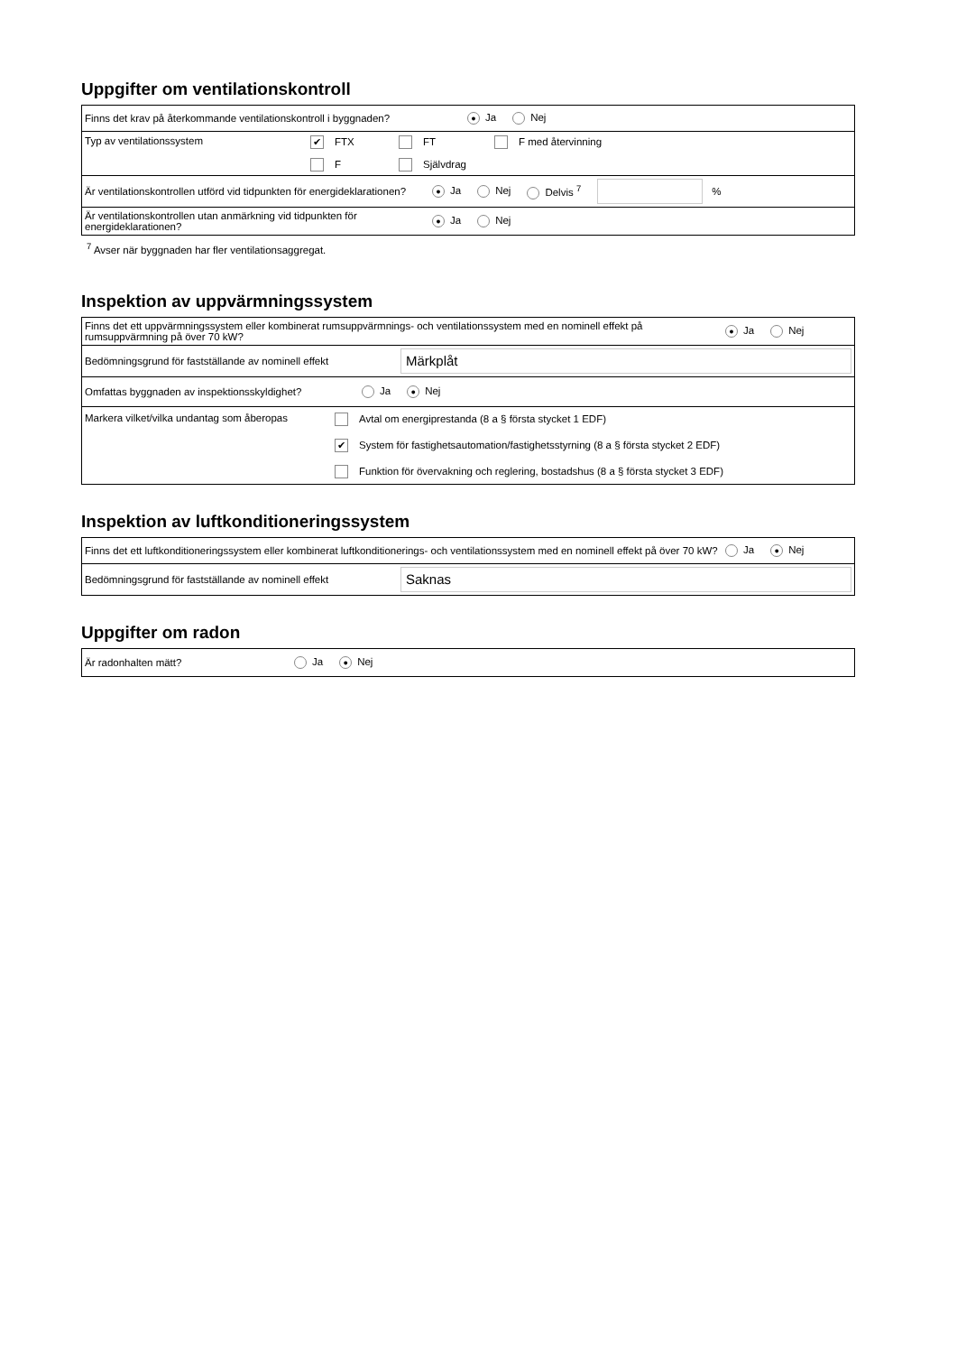Uppgifter om ventilationskontroll
Finns det krav på återkommande ventilationskontroll i byggnaden? ● Ja Nej
Typ av ventilationssystem ✔ FTX FT F med återvinning
F Självdrag
Är ventilationskontrollen utförd vid tidpunkten för energideklarationen? ● Ja Nej Delvis <sup>7</sup> %
Är ventilationskontrollen utan anmärkning vid tidpunkten för energideklarationen? ● Ja Nej
<sup>7</sup> Avser när byggnaden har fler ventilationsaggregat.
Inspektion av uppvärmningssystem
Finns det ett uppvärmningssystem eller kombinerat rumsuppvärmnings- och ventilationssystem med en nominell effekt på rumsuppvärmning på över 70 kW? ● Ja Nej
Bedömningsgrund för fastställande av nominell effekt Märkplåt
Omfattas byggnaden av inspektionsskyldighet? Ja ● Nej
Markera vilket/vilka undantag som åberopas Avtal om energiprestanda (8 a § första stycket 1 EDF)
✔ System för fastighetsautomation/fastighetsstyrning (8 a § första stycket 2 EDF)
Funktion för övervakning och reglering, bostadshus (8 a § första stycket 3 EDF)
Inspektion av luftkonditioneringssystem
Finns det ett luftkonditioneringssystem eller kombinerat luftkonditionerings- och ventilationssystem med en nominell effekt på över 70 kW? Ja ● Nej
Bedömningsgrund för fastställande av nominell effekt Saknas
Uppgifter om radon
Är radonhalten mätt? Ja ● Nej